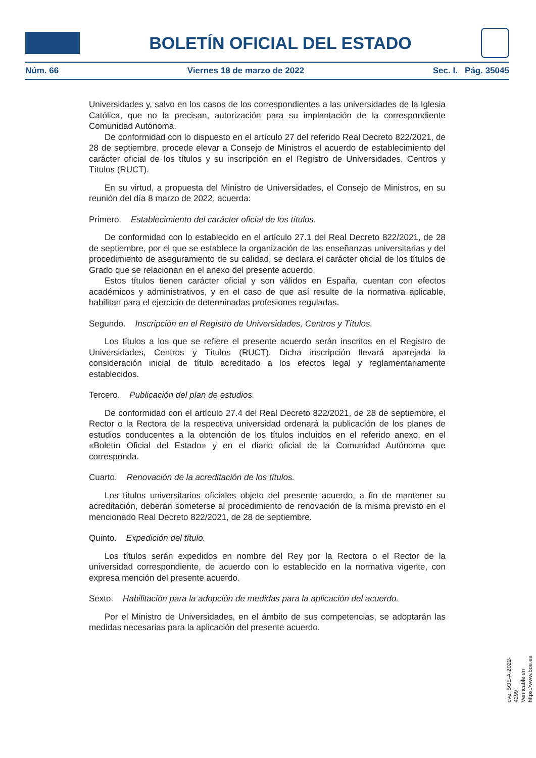BOLETÍN OFICIAL DEL ESTADO
Núm. 66 Viernes 18 de marzo de 2022 Sec. I. Pág. 35045
Universidades y, salvo en los casos de los correspondientes a las universidades de la Iglesia Católica, que no la precisan, autorización para su implantación de la correspondiente Comunidad Autónoma.
De conformidad con lo dispuesto en el artículo 27 del referido Real Decreto 822/2021, de 28 de septiembre, procede elevar a Consejo de Ministros el acuerdo de establecimiento del carácter oficial de los títulos y su inscripción en el Registro de Universidades, Centros y Títulos (RUCT).
En su virtud, a propuesta del Ministro de Universidades, el Consejo de Ministros, en su reunión del día 8 marzo de 2022, acuerda:
Primero. Establecimiento del carácter oficial de los títulos.
De conformidad con lo establecido en el artículo 27.1 del Real Decreto 822/2021, de 28 de septiembre, por el que se establece la organización de las enseñanzas universitarias y del procedimiento de aseguramiento de su calidad, se declara el carácter oficial de los títulos de Grado que se relacionan en el anexo del presente acuerdo.
Estos títulos tienen carácter oficial y son válidos en España, cuentan con efectos académicos y administrativos, y en el caso de que así resulte de la normativa aplicable, habilitan para el ejercicio de determinadas profesiones reguladas.
Segundo. Inscripción en el Registro de Universidades, Centros y Títulos.
Los títulos a los que se refiere el presente acuerdo serán inscritos en el Registro de Universidades, Centros y Títulos (RUCT). Dicha inscripción llevará aparejada la consideración inicial de título acreditado a los efectos legal y reglamentariamente establecidos.
Tercero. Publicación del plan de estudios.
De conformidad con el artículo 27.4 del Real Decreto 822/2021, de 28 de septiembre, el Rector o la Rectora de la respectiva universidad ordenará la publicación de los planes de estudios conducentes a la obtención de los títulos incluidos en el referido anexo, en el «Boletín Oficial del Estado» y en el diario oficial de la Comunidad Autónoma que corresponda.
Cuarto. Renovación de la acreditación de los títulos.
Los títulos universitarios oficiales objeto del presente acuerdo, a fin de mantener su acreditación, deberán someterse al procedimiento de renovación de la misma previsto en el mencionado Real Decreto 822/2021, de 28 de septiembre.
Quinto. Expedición del título.
Los títulos serán expedidos en nombre del Rey por la Rectora o el Rector de la universidad correspondiente, de acuerdo con lo establecido en la normativa vigente, con expresa mención del presente acuerdo.
Sexto. Habilitación para la adopción de medidas para la aplicación del acuerdo.
Por el Ministro de Universidades, en el ámbito de sus competencias, se adoptarán las medidas necesarias para la aplicación del presente acuerdo.
cve: BOE-A-2022-4299
Verificable en https://www.boe.es